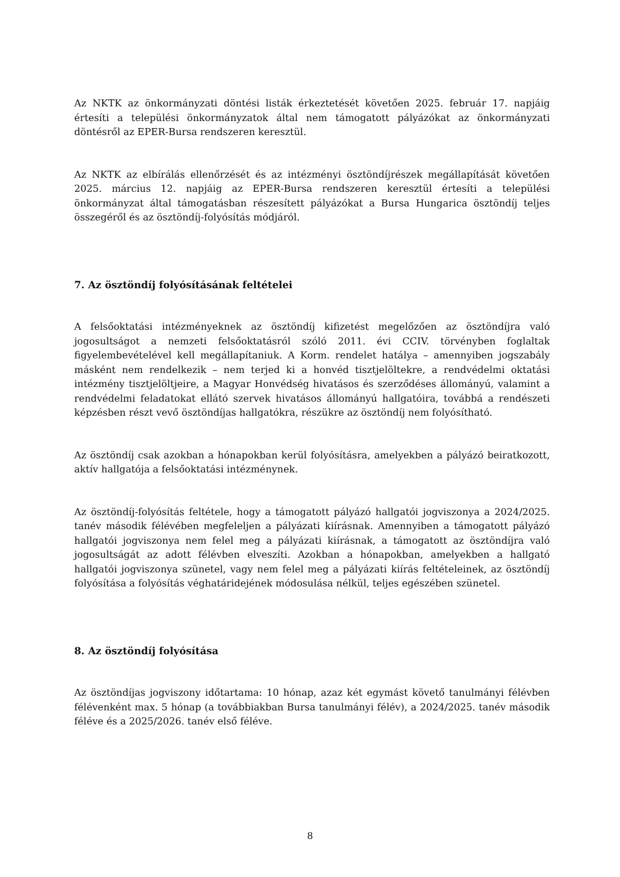Az NKTK az önkormányzati döntési listák érkeztetését követően 2025. február 17. napjáig értesíti a települési önkormányzatok által nem támogatott pályázókat az önkormányzati döntésről az EPER-Bursa rendszeren keresztül.
Az NKTK az elbírálás ellenőrzését és az intézményi ösztöndíjrészek megállapítását követően 2025. március 12. napjáig az EPER-Bursa rendszeren keresztül értesíti a települési önkormányzat által támogatásban részesített pályázókat a Bursa Hungarica ösztöndíj teljes összegéről és az ösztöndíj-folyósítás módjáról.
7. Az ösztöndíj folyósításának feltételei
A felsőoktatási intézményeknek az ösztöndíj kifizetést megelőzően az ösztöndíjra való jogosultságot a nemzeti felsőoktatásról szóló 2011. évi CCIV. törvényben foglaltak figyelembevételével kell megállapítaniuk. A Korm. rendelet hatálya – amennyiben jogszabály másként nem rendelkezik – nem terjed ki a honvéd tisztjelöltekre, a rendvédelmi oktatási intézmény tisztjelöltjeire, a Magyar Honvédség hivatásos és szerződéses állományú, valamint a rendvédelmi feladatokat ellátó szervek hivatásos állományú hallgatóira, továbbá a rendészeti képzésben részt vevő ösztöndíjas hallgatókra, részükre az ösztöndíj nem folyósítható.
Az ösztöndíj csak azokban a hónapokban kerül folyósításra, amelyekben a pályázó beiratkozott, aktív hallgatója a felsőoktatási intézménynek.
Az ösztöndíj-folyósítás feltétele, hogy a támogatott pályázó hallgatói jogviszonya a 2024/2025. tanév második félévében megfeleljen a pályázati kiírásnak. Amennyiben a támogatott pályázó hallgatói jogviszonya nem felel meg a pályázati kiírásnak, a támogatott az ösztöndíjra való jogosultságát az adott félévben elveszíti. Azokban a hónapokban, amelyekben a hallgató hallgatói jogviszonya szünetel, vagy nem felel meg a pályázati kiírás feltételeinek, az ösztöndíj folyósítása a folyósítás véghatáridejének módosulása nélkül, teljes egészében szünetel.
8. Az ösztöndíj folyósítása
Az ösztöndíjas jogviszony időtartama: 10 hónap, azaz két egymást követő tanulmányi félévben félévenként max. 5 hónap (a továbbiakban Bursa tanulmányi félév), a 2024/2025. tanév második féléve és a 2025/2026. tanév első féléve.
8